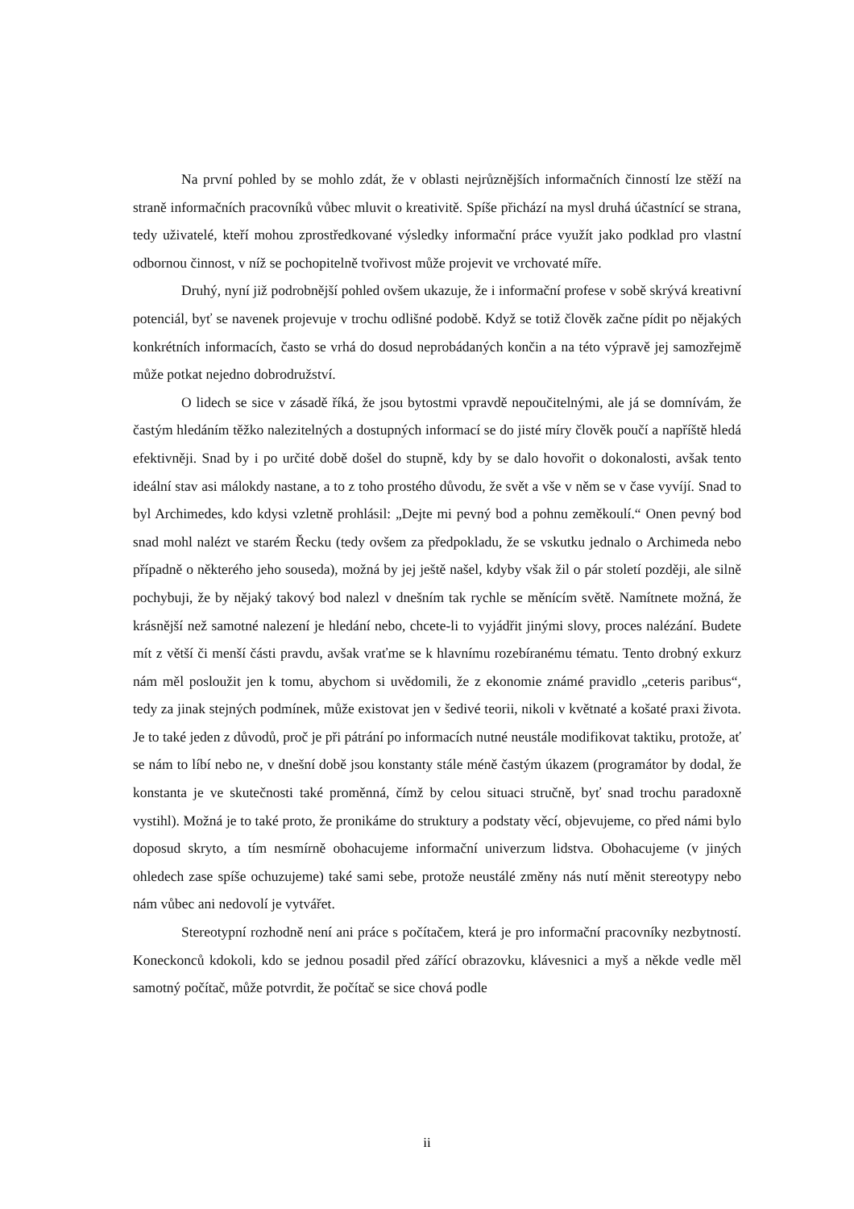Na první pohled by se mohlo zdát, že v oblasti nejrůznějších informačních činností lze stěží na straně informačních pracovníků vůbec mluvit o kreativitě. Spíše přichází na mysl druhá účastnící se strana, tedy uživatelé, kteří mohou zprostředkované výsledky informační práce využít jako podklad pro vlastní odbornou činnost, v níž se pochopitelně tvořivost může projevit ve vrchovaté míře.
Druhý, nyní již podrobnější pohled ovšem ukazuje, že i informační profese v sobě skrývá kreativní potenciál, byť se navenek projevuje v trochu odlišné podobě. Když se totiž člověk začne pídit po nějakých konkrétních informacích, často se vrhá do dosud neprobádaných končin a na této výpravě jej samozřejmě může potkat nejedno dobrodružství.
O lidech se sice v zásadě říká, že jsou bytostmi vpravdě nepoučitelnými, ale já se domnívám, že častým hledáním těžko nalezitelných a dostupných informací se do jisté míry člověk poučí a napříště hledá efektivněji. Snad by i po určité době došel do stupně, kdy by se dalo hovořit o dokonalosti, avšak tento ideální stav asi málokdy nastane, a to z toho prostého důvodu, že svět a vše v něm se v čase vyvíjí. Snad to byl Archimedes, kdo kdysi vzletně prohlásil: „Dejte mi pevný bod a pohnu zeměkoulí.“ Onen pevný bod snad mohl nalézt ve starém Řecku (tedy ovšem za předpokladu, že se vskutku jednalo o Archimeda nebo případně o některého jeho souseda), možná by jej ještě našel, kdyby však žil o pár století později, ale silně pochybuji, že by nějaký takový bod nalezl v dnešním tak rychle se měnícím světě. Namítnete možná, že krásnější než samotné nalezení je hledání nebo, chcete-li to vyjádřit jinými slovy, proces nalézání. Budete mít z větší či menší části pravdu, avšak vraťme se k hlavnímu rozebíranému tématu. Tento drobný exkurz nám měl posloužit jen k tomu, abychom si uvědomili, že z ekonomie známé pravidlo „ceteris paribus“, tedy za jinak stejných podmínek, může existovat jen v šedivé teorii, nikoli v květnaté a košaté praxi života. Je to také jeden z důvodů, proč je při pátrání po informacích nutné neustále modifikovat taktiku, protože, ať se nám to líbí nebo ne, v dnešní době jsou konstanty stále méně častým úkazem (programátor by dodal, že konstanta je ve skutečnosti také proměnná, čímž by celou situaci stručně, byť snad trochu paradoxně vystihl). Možná je to také proto, že pronikáme do struktury a podstaty věcí, objevujeme, co před námi bylo doposud skryto, a tím nesmírně obohacujeme informační univerzum lidstva. Obohacujeme (v jiných ohledech zase spíše ochuzujeme) také sami sebe, protože neustálé změny nás nutí měnit stereotypy nebo nám vůbec ani nedovolí je vytvářet.
Stereotypní rozhodně není ani práce s počítačem, která je pro informační pracovníky nezbytností. Koneckonců kdokoli, kdo se jednou posadil před zářící obrazovku, klávesnici a myš a někde vedle měl samotný počítač, může potvrdit, že počítač se sice chová podle
ii